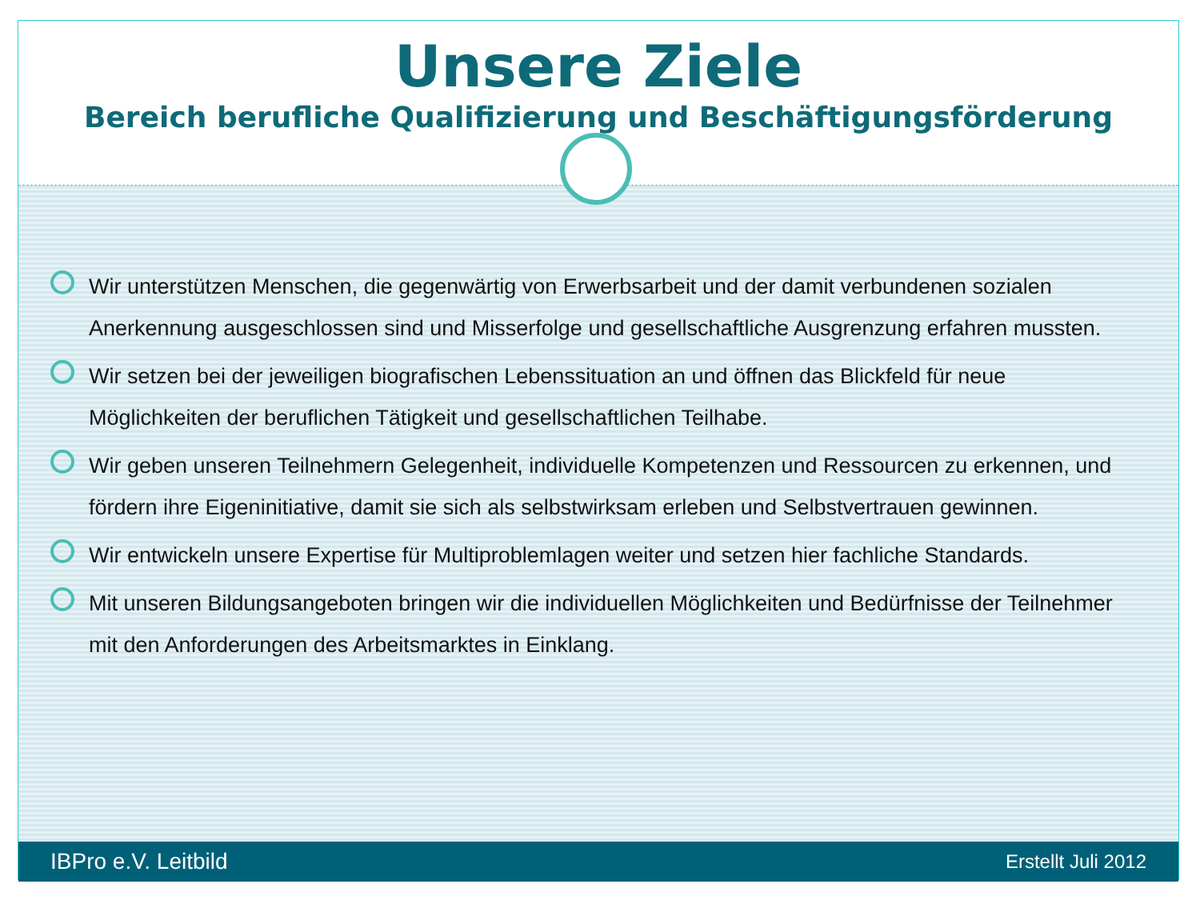Unsere Ziele
Bereich berufliche Qualifizierung und Beschäftigungsförderung
Wir unterstützen Menschen, die gegenwärtig von Erwerbsarbeit und der damit verbundenen sozialen Anerkennung ausgeschlossen sind und Misserfolge und gesellschaftliche Ausgrenzung erfahren mussten.
Wir setzen bei der jeweiligen biografischen Lebenssituation an und öffnen das Blickfeld für neue Möglichkeiten der beruflichen Tätigkeit und gesellschaftlichen Teilhabe.
Wir geben unseren Teilnehmern Gelegenheit, individuelle Kompetenzen und Ressourcen zu erkennen, und fördern ihre Eigeninitiative, damit sie sich als selbstwirksam erleben und Selbstvertrauen gewinnen.
Wir entwickeln unsere Expertise für Multiproblemlagen weiter und setzen hier fachliche Standards.
Mit unseren Bildungsangeboten bringen wir die individuellen Möglichkeiten und Bedürfnisse der Teilnehmer mit den Anforderungen des Arbeitsmarktes in Einklang.
IBPro e.V. Leitbild Erstellt Juli 2012